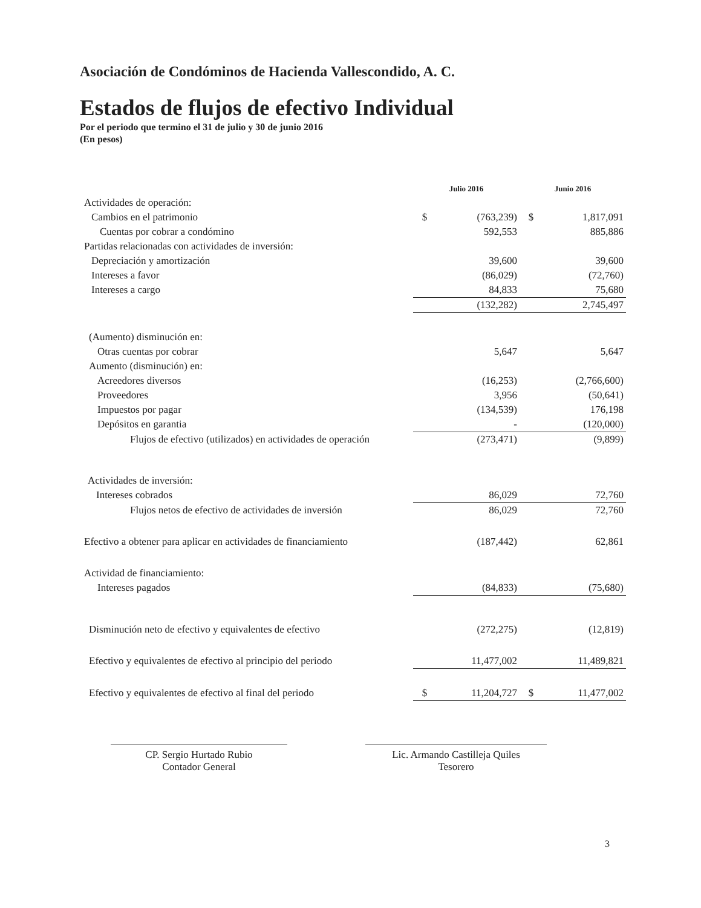Asociación de Condóminos de Hacienda Vallescondido, A. C.
Estados de flujos de efectivo Individual
Por el periodo que termino el 31 de julio y 30 de junio 2016
(En pesos)
| | | Julio 2016 | | Junio 2016 | |
| Actividades de operación: | | | | | |
| Cambios en el patrimonio | | $ | (763,239) | $ | 1,817,091 |
| Cuentas por cobrar a condómino | | | 592,553 | | 885,886 |
| Partidas relacionadas con actividades de inversión: | | | | | |
| Depreciación y amortización | | | 39,600 | | 39,600 |
| Intereses a favor | | | (86,029) | | (72,760) |
| Intereses a cargo | | | 84,833 | | 75,680 |
| | | | (132,282) | | 2,745,497 |
| (Aumento) disminución en: | | | | | |
| Otras cuentas por cobrar | | | 5,647 | | 5,647 |
| Aumento (disminución) en: | | | | | |
| Acreedores diversos | | | (16,253) | | (2,766,600) |
| Proveedores | | | 3,956 | | (50,641) |
| Impuestos por pagar | | | (134,539) | | 176,198 |
| Depósitos en garantia | | | - | | (120,000) |
| Flujos de efectivo (utilizados) en actividades de operación | | | (273,471) | | (9,899) |
| Actividades de inversión: | | | | | |
| Intereses cobrados | | | 86,029 | | 72,760 |
| Flujos netos de efectivo de actividades de inversión | | | 86,029 | | 72,760 |
| Efectivo a obtener para aplicar en actividades de financiamiento | | | (187,442) | | 62,861 |
| Actividad de financiamiento: | | | | | |
| Intereses pagados | | | (84,833) | | (75,680) |
| Disminución neto de efectivo y equivalentes de efectivo | | | (272,275) | | (12,819) |
| Efectivo y equivalentes de efectivo al principio del periodo | | | 11,477,002 | | 11,489,821 |
| Efectivo y equivalentes de efectivo al final del periodo | | $ | 11,204,727 | $ | 11,477,002 |
CP. Sergio Hurtado Rubio
Contador General
Lic. Armando Castilleja Quiles
Tesorero
3